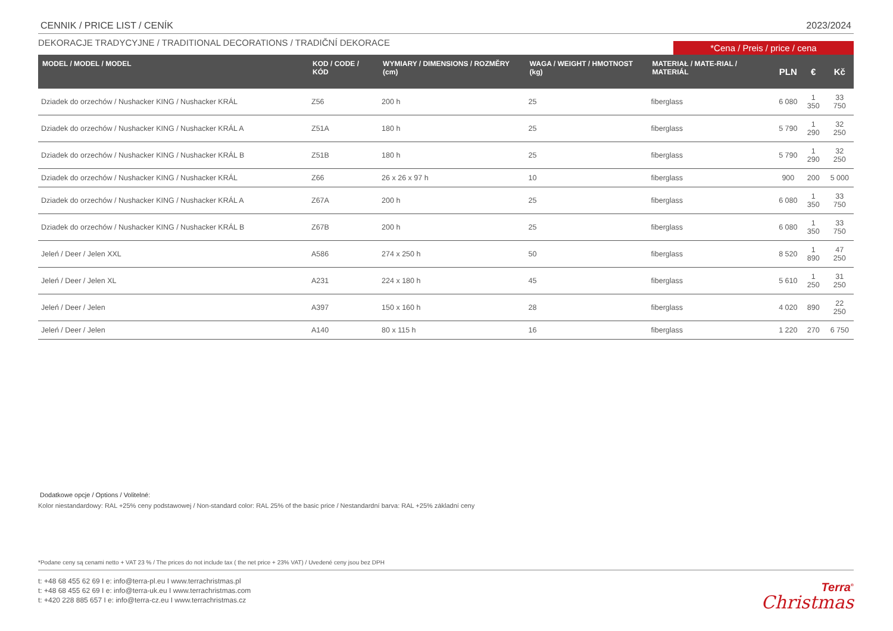CENNIK / PRICE LIST / CENÍK 2023/2024
DEKORACJE TRADYCYJNE / TRADITIONAL DECORATIONS / TRADIČNÍ DEKORACE *Cena / Preis / price / cena
| MODEL / MODEL / MODEL | KOD / CODE / KÓD | WYMIARY / DIMENSIONS / ROZMĚRY (cm) | WAGA / WEIGHT / HMOTNOST (kg) | MATERIAŁ / MATE-RIAL / MATERIÁL | PLN | € | Kč |
| --- | --- | --- | --- | --- | --- | --- | --- |
| Dziadek do orzechów / Nushacker KING / Nushacker KRÁL | Z56 | 200 h | 25 | fiberglass | 6 080 | 1 350 | 33 750 |
| Dziadek do orzechów / Nushacker KING / Nushacker KRÁL A | Z51A | 180 h | 25 | fiberglass | 5 790 | 1 290 | 32 250 |
| Dziadek do orzechów / Nushacker KING / Nushacker KRÁL B | Z51B | 180 h | 25 | fiberglass | 5 790 | 1 290 | 32 250 |
| Dziadek do orzechów / Nushacker KING / Nushacker KRÁL | Z66 | 26 x 26 x 97 h | 10 | fiberglass | 900 | 200 | 5 000 |
| Dziadek do orzechów / Nushacker KING / Nushacker KRÁL A | Z67A | 200 h | 25 | fiberglass | 6 080 | 1 350 | 33 750 |
| Dziadek do orzechów / Nushacker KING / Nushacker KRÁL B | Z67B | 200 h | 25 | fiberglass | 6 080 | 1 350 | 33 750 |
| Jeleń / Deer / Jelen XXL | A586 | 274 x 250 h | 50 | fiberglass | 8 520 | 1 890 | 47 250 |
| Jeleń / Deer / Jelen XL | A231 | 224 x 180 h | 45 | fiberglass | 5 610 | 1 250 | 31 250 |
| Jeleń / Deer / Jelen | A397 | 150 x 160 h | 28 | fiberglass | 4 020 | 890 | 22 250 |
| Jeleń / Deer / Jelen | A140 | 80 x 115 h | 16 | fiberglass | 1 220 | 270 | 6 750 |
Dodatkowe opcje / Options / Volitelné:
Kolor niestandardowy: RAL +25% ceny podstawowej / Non-standard color: RAL 25% of the basic price / Nestandardní barva: RAL +25% základní ceny
*Podane ceny są cenami netto + VAT 23 % / The prices do not include tax ( the net price + 23% VAT) / Uvedené ceny jsou bez DPH
t: +48 68 455 62 69 I e: info@terra-pl.eu I www.terrachristmas.pl
t: +48 68 455 62 69 I e: info@terra-uk.eu I www.terrachristmas.com
t: +420 228 885 657 I e: info@terra-cz.eu I www.terrachristmas.cz
Terra<sup>®</sup>
Christmas